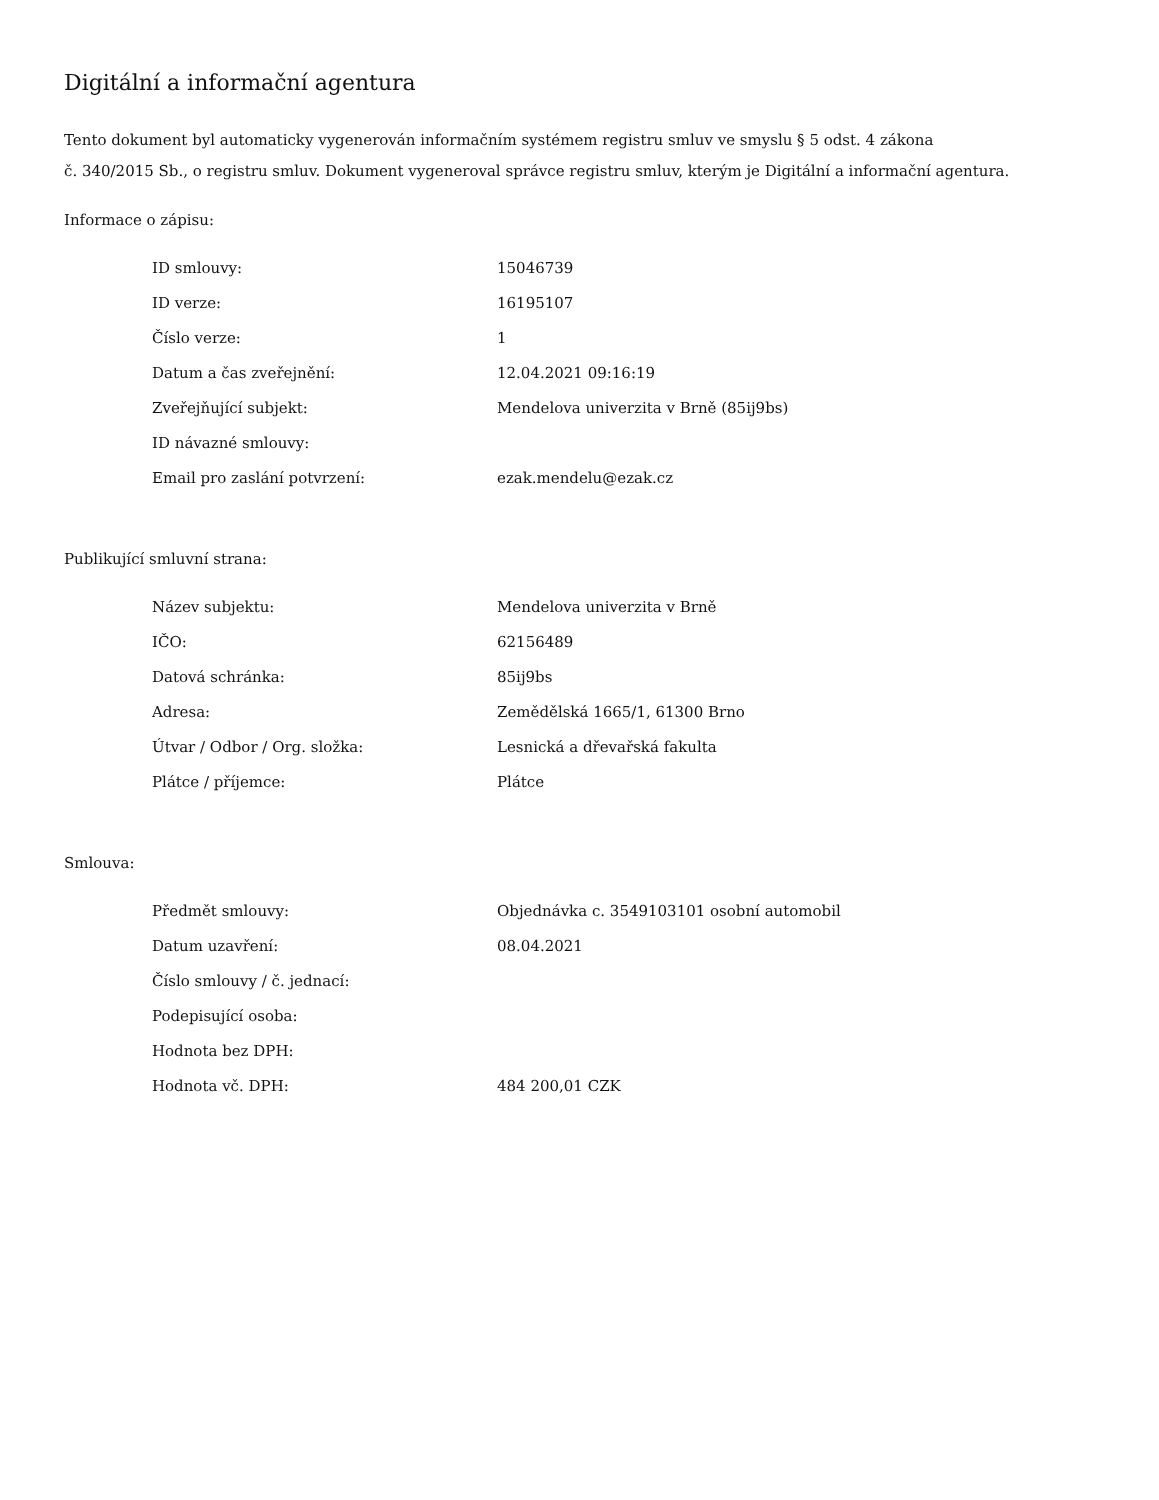Digitální a informační agentura
Tento dokument byl automaticky vygenerován informačním systémem registru smluv ve smyslu § 5 odst. 4 zákona
č. 340/2015 Sb., o registru smluv. Dokument vygeneroval správce registru smluv, kterým je Digitální a informační agentura.
Informace o zápisu:
| ID smlouvy: | 15046739 |
| ID verze: | 16195107 |
| Číslo verze: | 1 |
| Datum a čas zveřejnění: | 12.04.2021 09:16:19 |
| Zveřejňující subjekt: | Mendelova univerzita v Brně (85ij9bs) |
| ID návazné smlouvy: | |
| Email pro zaslání potvrzení: | ezak.mendelu@ezak.cz |
Publikující smluvní strana:
| Název subjektu: | Mendelova univerzita v Brně |
| IČO: | 62156489 |
| Datová schránka: | 85ij9bs |
| Adresa: | Zemědělská 1665/1, 61300 Brno |
| Útvar / Odbor / Org. složka: | Lesnická a dřevařská fakulta |
| Plátce / příjemce: | Plátce |
Smlouva:
| Předmět smlouvy: | Objednávka c. 3549103101 osobní automobil |
| Datum uzavření: | 08.04.2021 |
| Číslo smlouvy / č. jednací: | |
| Podepisující osoba: | |
| Hodnota bez DPH: | |
| Hodnota vč. DPH: | 484 200,01 CZK |